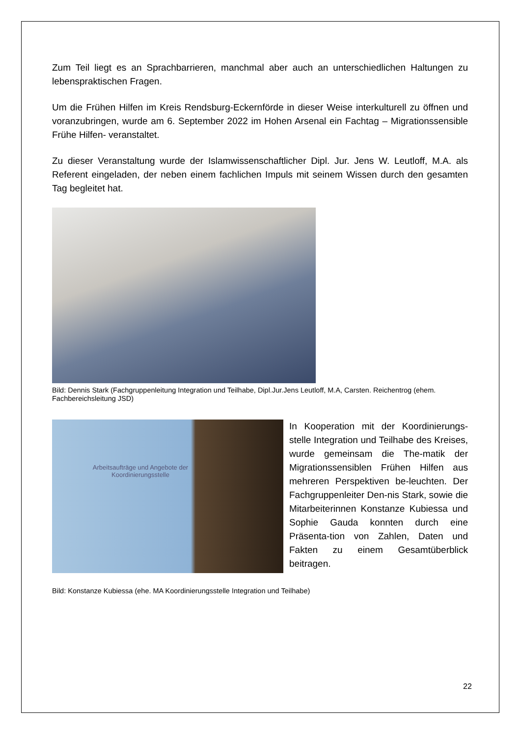Zum Teil liegt es an Sprachbarrieren, manchmal aber auch an unterschiedlichen Haltungen zu lebenspraktischen Fragen.
Um die Frühen Hilfen im Kreis Rendsburg-Eckernförde in dieser Weise interkulturell zu öffnen und voranzubringen, wurde am 6. September 2022 im Hohen Arsenal ein Fachtag – Migrationssensible Frühe Hilfen- veranstaltet.
Zu dieser Veranstaltung wurde der Islamwissenschaftlicher Dipl. Jur. Jens W. Leutloff, M.A. als Referent eingeladen, der neben einem fachlichen Impuls mit seinem Wissen durch den gesamten Tag begleitet hat.
Bild: Dennis Stark (Fachgruppenleitung Integration und Teilhabe, Dipl.Jur.Jens Leutloff, M.A, Carsten. Reichentrog (ehem. Fachbereichsleitung JSD)
Arbeitsaufträge und Angebote der Koordinierungsstelle
In Kooperation mit der Koordinierungs-stelle Integration und Teilhabe des Kreises, wurde gemeinsam die The-matik der Migrationssensiblen Frühen Hilfen aus mehreren Perspektiven be-leuchten. Der Fachgruppenleiter Den-nis Stark, sowie die Mitarbeiterinnen Konstanze Kubiessa und Sophie Gauda konnten durch eine Präsenta-tion von Zahlen, Daten und Fakten zu einem Gesamtüberblick beitragen.
Bild: Konstanze Kubiessa (ehe. MA Koordinierungsstelle Integration und Teilhabe)
22